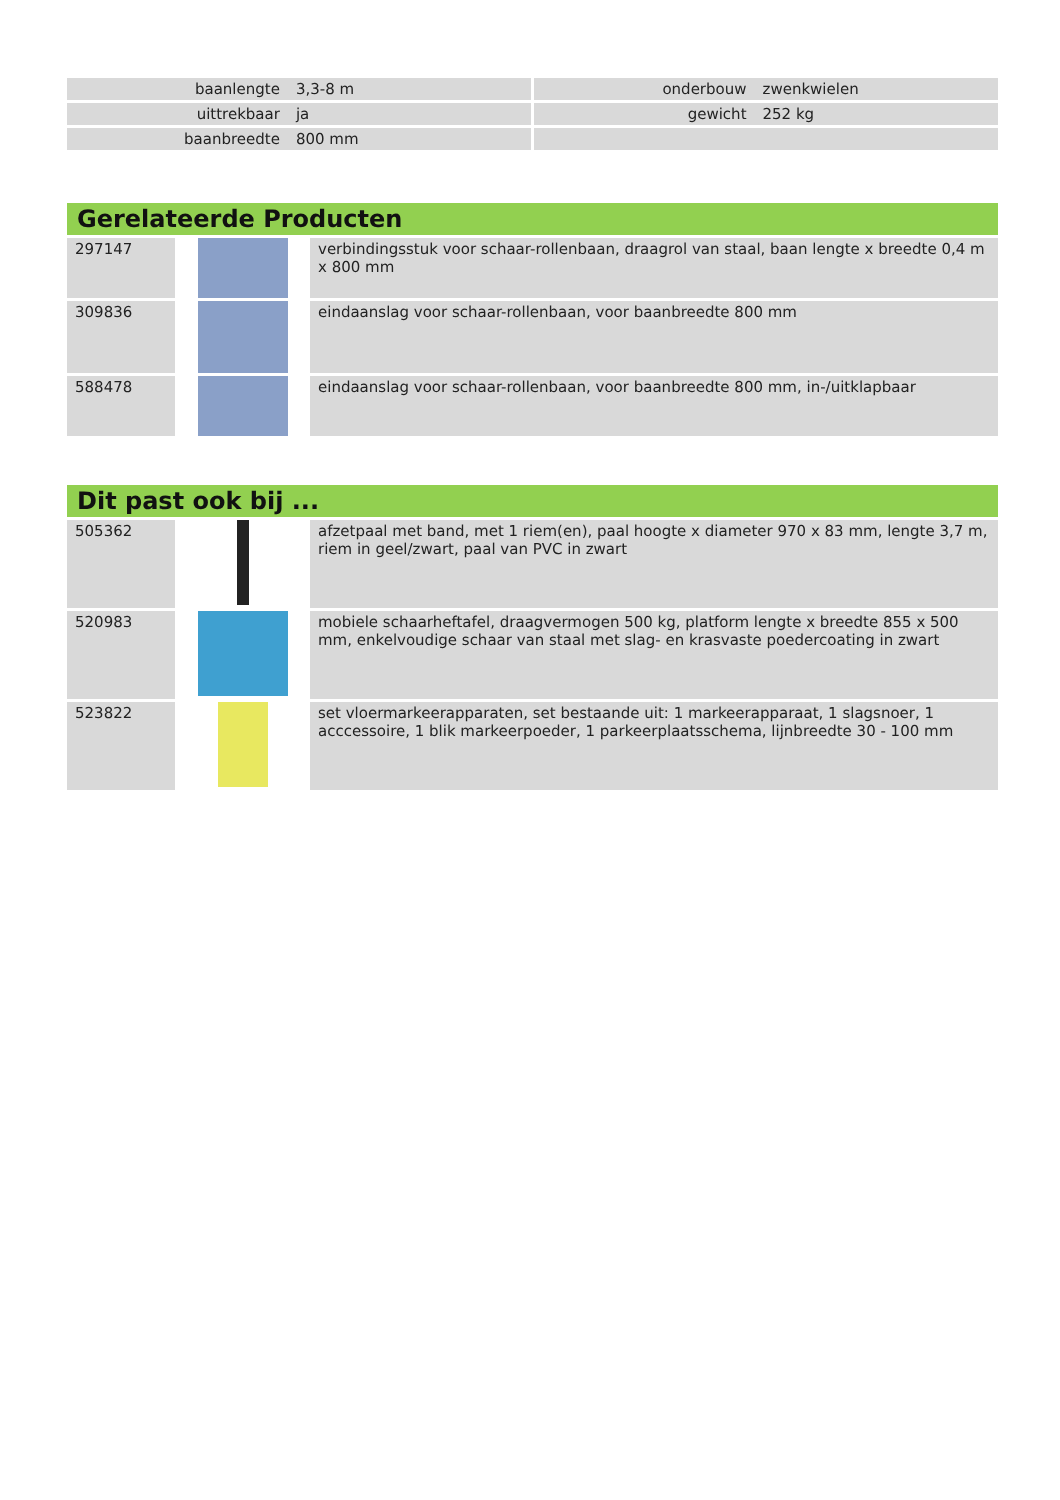| baanlengte | 3,3-8 m | | onderbouw | zwenkwielen |
| uittrekbaar | ja | | gewicht | 252 kg |
| baanbreedte | 800 mm | | | |
Gerelateerde Producten
| 297147 | | verbindingsstuk voor schaar-rollenbaan, draagrol van staal, baan lengte x breedte 0,4 m x 800 mm |
| 309836 | | eindaanslag voor schaar-rollenbaan, voor baanbreedte 800 mm |
| 588478 | | eindaanslag voor schaar-rollenbaan, voor baanbreedte 800 mm, in-/uitklapbaar |
Dit past ook bij ...
| 505362 | | afzetpaal met band, met 1 riem(en), paal hoogte x diameter 970 x 83 mm, lengte 3,7 m, riem in geel/zwart, paal van PVC in zwart |
| 520983 | | mobiele schaarheftafel, draagvermogen 500 kg, platform lengte x breedte 855 x 500 mm, enkelvoudige schaar van staal met slag- en krasvaste poedercoating in zwart |
| 523822 | | set vloermarkeerapparaten, set bestaande uit: 1 markeerapparaat, 1 slagsnoer, 1 acccessoire, 1 blik markeerpoeder, 1 parkeerplaatsschema, lijnbreedte 30 - 100 mm |